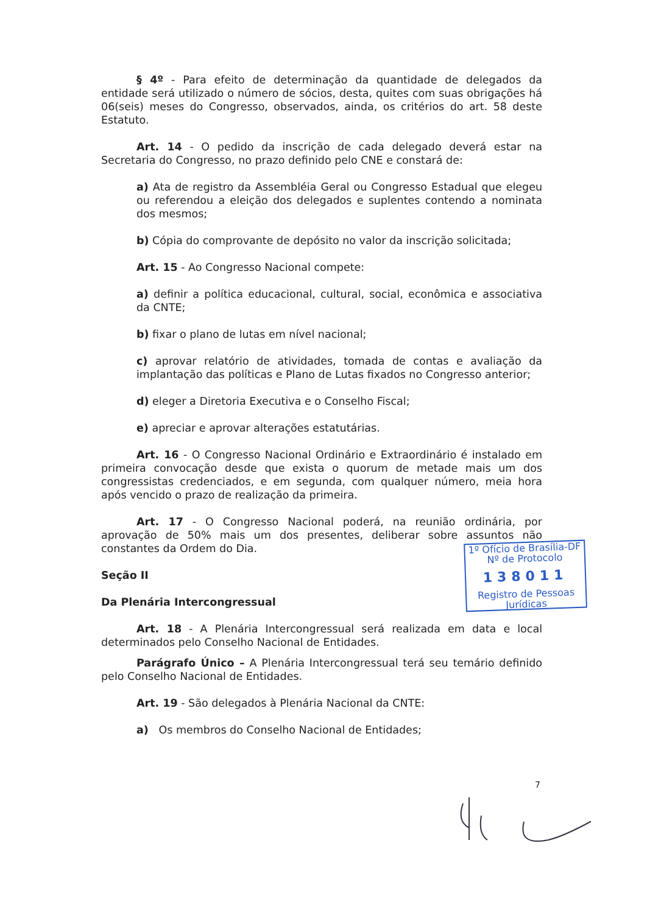§ 4º - Para efeito de determinação da quantidade de delegados da entidade será utilizado o número de sócios, desta, quites com suas obrigações há 06(seis) meses do Congresso, observados, ainda, os critérios do art. 58 deste Estatuto.
Art. 14 - O pedido da inscrição de cada delegado deverá estar na Secretaria do Congresso, no prazo definido pelo CNE e constará de:
a) Ata de registro da Assembléia Geral ou Congresso Estadual que elegeu ou referendou a eleição dos delegados e suplentes contendo a nominata dos mesmos;
b) Cópia do comprovante de depósito no valor da inscrição solicitada;
Art. 15 - Ao Congresso Nacional compete:
a) definir a política educacional, cultural, social, econômica e associativa da CNTE;
b) fixar o plano de lutas em nível nacional;
c) aprovar relatório de atividades, tomada de contas e avaliação da implantação das políticas e Plano de Lutas fixados no Congresso anterior;
d) eleger a Diretoria Executiva e o Conselho Fiscal;
e) apreciar e aprovar alterações estatutárias.
Art. 16 - O Congresso Nacional Ordinário e Extraordinário é instalado em primeira convocação desde que exista o quorum de metade mais um dos congressistas credenciados, e em segunda, com qualquer número, meia hora após vencido o prazo de realização da primeira.
Art. 17 - O Congresso Nacional poderá, na reunião ordinária, por aprovação de 50% mais um dos presentes, deliberar sobre assuntos não constantes da Ordem do Dia.
Seção II
Da Plenária Intercongressual
Art. 18 - A Plenária Intercongressual será realizada em data e local determinados pelo Conselho Nacional de Entidades.
Parágrafo Único – A Plenária Intercongressual terá seu temário definido pelo Conselho Nacional de Entidades.
Art. 19 - São delegados à Plenária Nacional da CNTE:
a) Os membros do Conselho Nacional de Entidades;
1º Ofício de Brasília-DF
Nº de Protocolo
138011
Registro de Pessoas Jurídicas
7